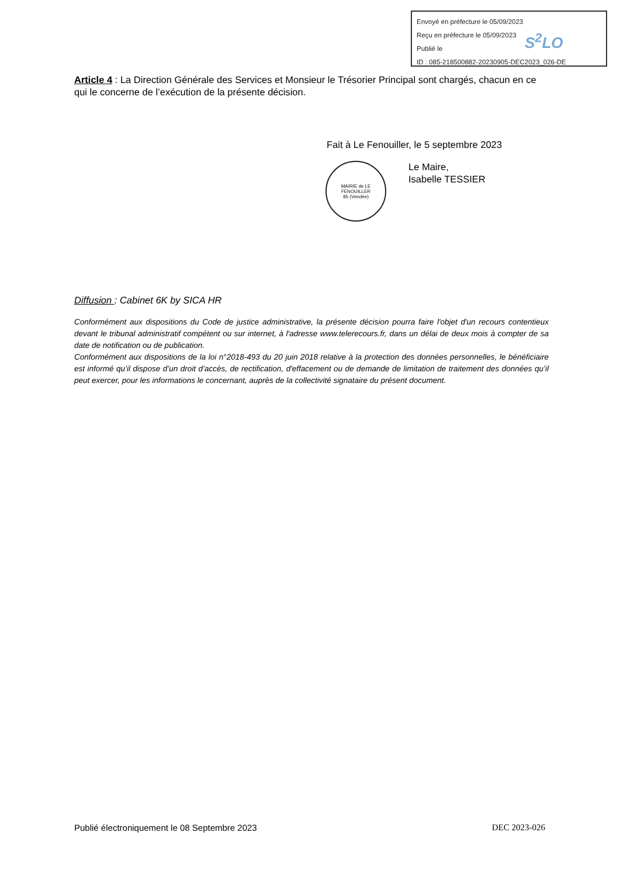Envoyé en préfecture le 05/09/2023
Reçu en préfecture le 05/09/2023
Publié le
ID : 085-218500882-20230905-DEC2023_026-DE
S<sup>2</sup>LO
Article 4 : La Direction Générale des Services et Monsieur le Trésorier Principal sont chargés, chacun en ce qui le concerne de l’exécution de la présente décision.
Fait à Le Fenouiller, le 5 septembre 2023
MAIRIE de LE FENOUILLER
85 (Vendée)
Le Maire,
Isabelle TESSIER
Diffusion : Cabinet 6K by SICA HR
Conformément aux dispositions du Code de justice administrative, la présente décision pourra faire l'objet d'un recours contentieux devant le tribunal administratif compétent ou sur internet, à l'adresse www.telerecours.fr, dans un délai de deux mois à compter de sa date de notification ou de publication.
Conformément aux dispositions de la loi n°2018-493 du 20 juin 2018 relative à la protection des données personnelles, le bénéficiaire est informé qu’il dispose d’un droit d’accès, de rectification, d'effacement ou de demande de limitation de traitement des données qu’il peut exercer, pour les informations le concernant, auprès de la collectivité signataire du présent document.
Publié électroniquement le 08 Septembre 2023 DEC 2023-026